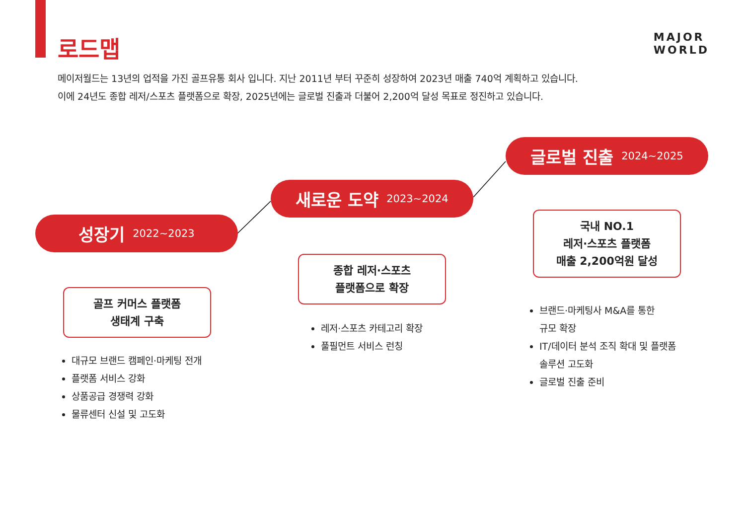로드맵
MAJOR
WORLD
메이저월드는 13년의 업적을 가진 골프유통 회사 입니다. 지난 2011년 부터 꾸준히 성장하여 2023년 매출 740억 계획하고 있습니다.
이에 24년도 종합 레저/스포츠 플랫폼으로 확장, 2025년에는 글로벌 진출과 더불어 2,200억 달성 목표로 정진하고 있습니다.
성장기 2022~2023
새로운 도약 2023~2024
글로벌 진출 2024~2025
골프 커머스 플랫폼
생태계 구축
종합 레저·스포츠
플랫폼으로 확장
국내 NO.1
레저·스포츠 플랫폼
매출 2,200억원 달성
대규모 브랜드 캠페인·마케팅 전개
플랫폼 서비스 강화
상품공급 경쟁력 강화
물류센터 신설 및 고도화
레저·스포츠 카테고리 확장
풀필먼트 서비스 런칭
브랜드·마케팅사 M&A를 통한
규모 확장
IT/데이터 분석 조직 확대 및 플랫폼
솔루션 고도화
글로벌 진출 준비